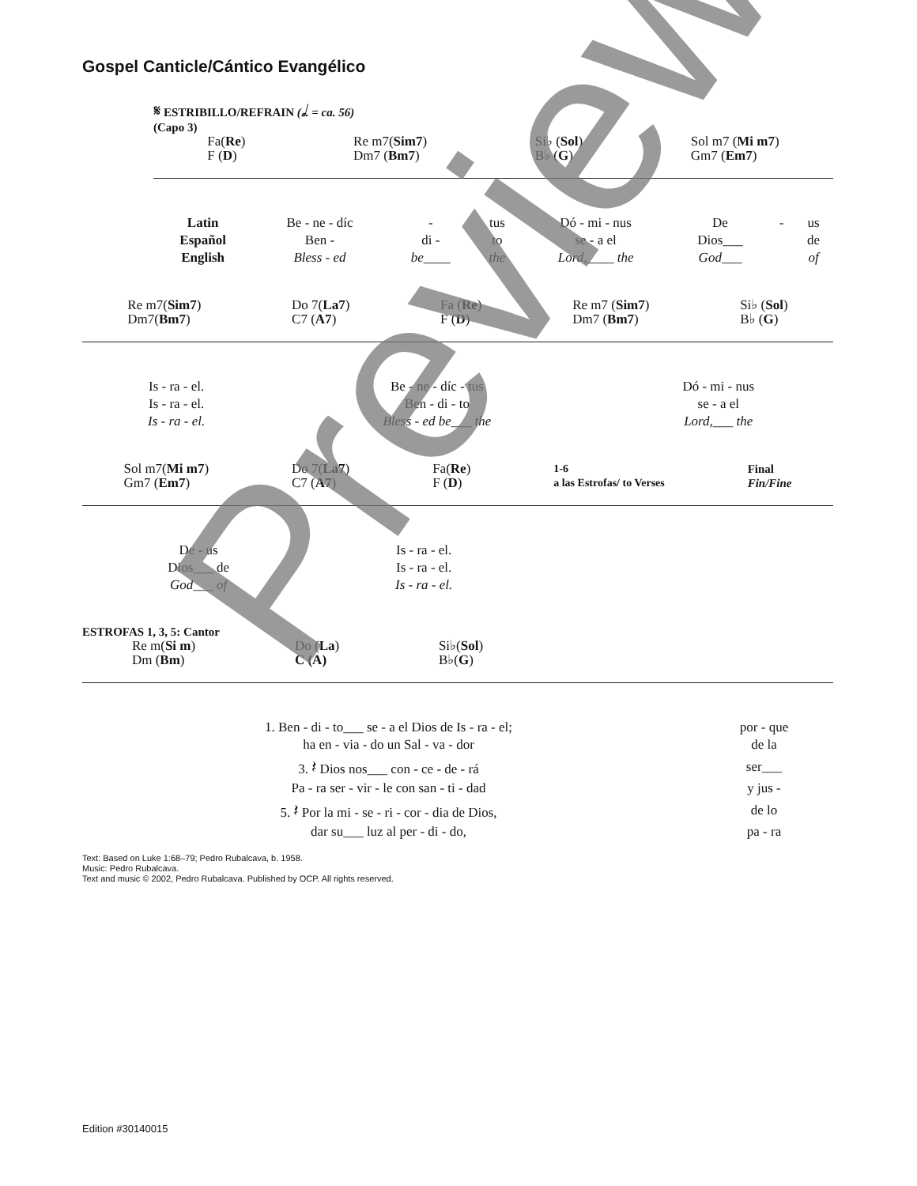Gospel Canticle/Cántico Evangélico
𝄋 ESTRIBILLO/REFRAIN (𝅗𝅥. = ca. 56)
(Capo 3)
Fa(Re)
F (D) Re m7(Sim7)
Dm7 (Bm7) Si♭ (Sol)
B♭ (G) Sol m7 (Mi m7)
Gm7 (Em7)
| Latin | Be - ne - díc | - | tus | Dó - mi - nus | De | - | us |
| Español | Ben - | di - | to | se - a el | Dios___ | | de |
| English | Bless - ed | be____ | the | Lord,____ the | God___ | | of |
Re m7(Sim7)
Dm7(Bm7) Do 7(La7)
C7 (A7) Fa (Re)
F (D) Re m7 (Sim7)
Dm7 (Bm7) Si♭ (Sol)
B♭ (G)
| Is - ra - el. | Be - ne - díc - tus | Dó - mi - nus |
| Is - ra - el. | Ben - di - to | se - a el |
| Is - ra - el. | Bless - ed be___ the | Lord,___ the |
Sol m7(Mi m7)
Gm7 (Em7) Do 7(La7)
C7 (A7) Fa(Re)
F (D) 1-6
a las Estrofas/ to Verses Final
Fin/Fine
| De - us | Is - ra - el. |
| Dios___ de | Is - ra - el. |
| God___ of | Is - ra - el. |
ESTROFAS 1, 3, 5: Cantor
Re m(Si m)
Dm (Bm) Do (La)
C (A) Si♭(Sol)
B♭(G)
| 1. Ben - di - to___ se - a el Dios de Is - ra - el; | por - que |
| ha en - via - do un Sal - va - dor | de la |
| 3. 𝄽 Dios nos___ con - ce - de - rá | ser___ |
| Pa - ra ser - vir - le con san - ti - dad | y jus - |
| 5. 𝄽 Por la mi - se - ri - cor - dia de Dios, | de lo |
| dar su___ luz al per - di - do, | pa - ra |
Text: Based on Luke 1:68–79; Pedro Rubalcava, b. 1958.
Music: Pedro Rubalcava.
Text and music © 2002, Pedro Rubalcava. Published by OCP. All rights reserved.
Edition #30140015
Preview